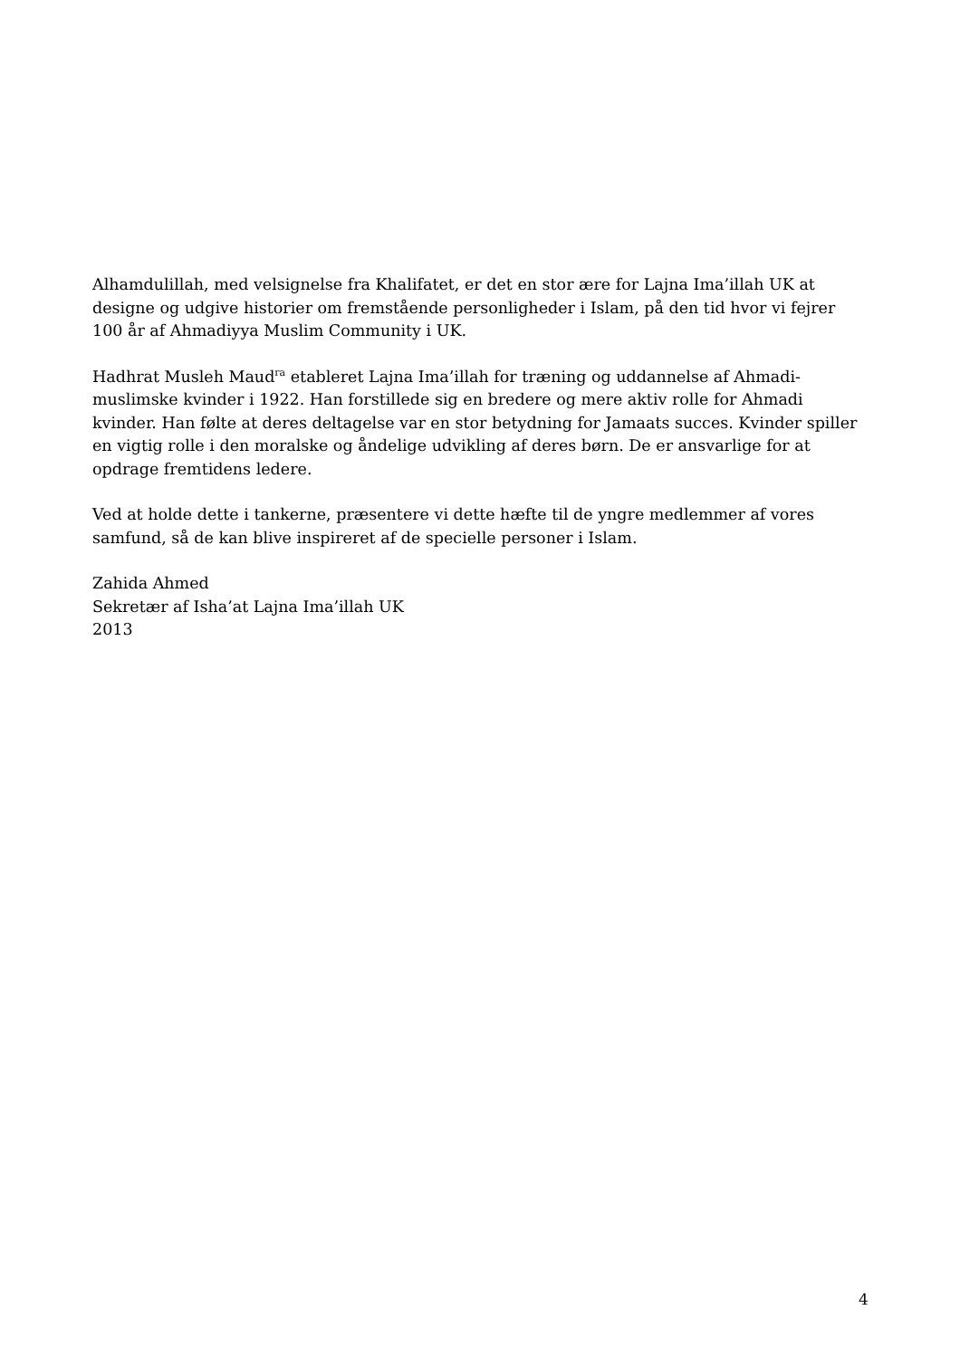Alhamdulillah, med velsignelse fra Khalifatet, er det en stor ære for Lajna Ima’illah UK at designe og udgive historier om fremstående personligheder i Islam, på den tid hvor vi fejrer 100 år af Ahmadiyya Muslim Community i UK.
Hadhrat Musleh Maud<sup>ra</sup> etableret Lajna Ima’illah for træning og uddannelse af Ahmadi-muslimske kvinder i 1922. Han forstillede sig en bredere og mere aktiv rolle for Ahmadi kvinder. Han følte at deres deltagelse var en stor betydning for Jamaats succes. Kvinder spiller en vigtig rolle i den moralske og åndelige udvikling af deres børn. De er ansvarlige for at opdrage fremtidens ledere.
Ved at holde dette i tankerne, præsentere vi dette hæfte til de yngre medlemmer af vores samfund, så de kan blive inspireret af de specielle personer i Islam.
Zahida Ahmed
Sekretær af Isha’at Lajna Ima’illah UK
2013
4